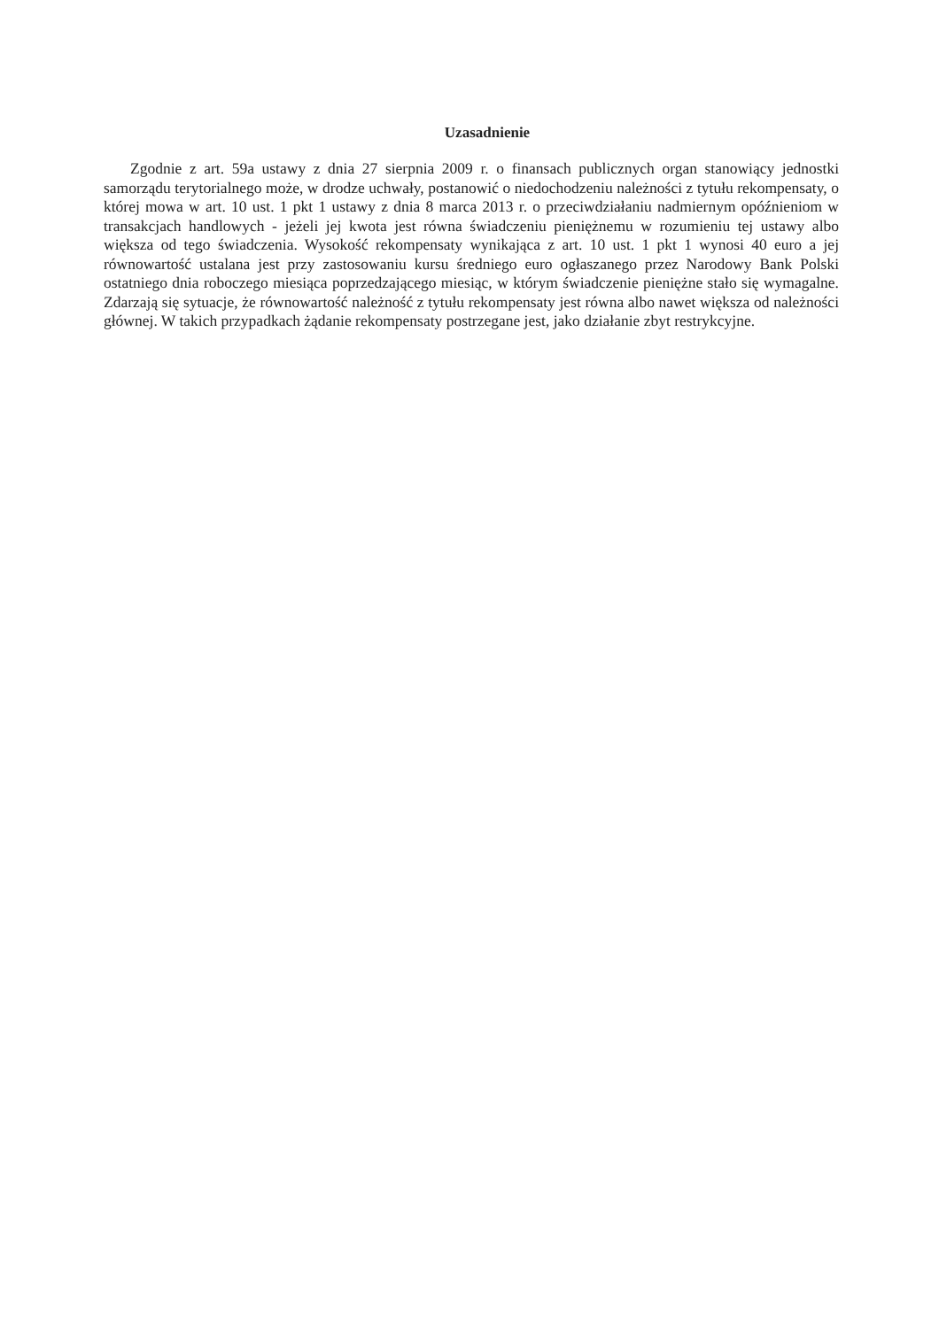Uzasadnienie
Zgodnie z art. 59a ustawy z dnia 27 sierpnia 2009 r. o finansach publicznych organ stanowiący jednostki samorządu terytorialnego może, w drodze uchwały, postanowić o niedochodzeniu należności z tytułu rekompensaty, o której mowa w art. 10 ust. 1 pkt 1 ustawy z dnia 8 marca 2013 r. o przeciwdziałaniu nadmiernym opóźnieniom w transakcjach handlowych - jeżeli jej kwota jest równa świadczeniu pieniężnemu w rozumieniu tej ustawy albo większa od tego świadczenia. Wysokość rekompensaty wynikająca z art. 10 ust. 1 pkt 1 wynosi 40 euro a jej równowartość ustalana jest przy zastosowaniu kursu średniego euro ogłaszanego przez Narodowy Bank Polski ostatniego dnia roboczego miesiąca poprzedzającego miesiąc, w którym świadczenie pieniężne stało się wymagalne. Zdarzają się sytuacje, że równowartość należność z tytułu rekompensaty jest równa albo nawet większa od należności głównej. W takich przypadkach żądanie rekompensaty postrzegane jest, jako działanie zbyt restrykcyjne.